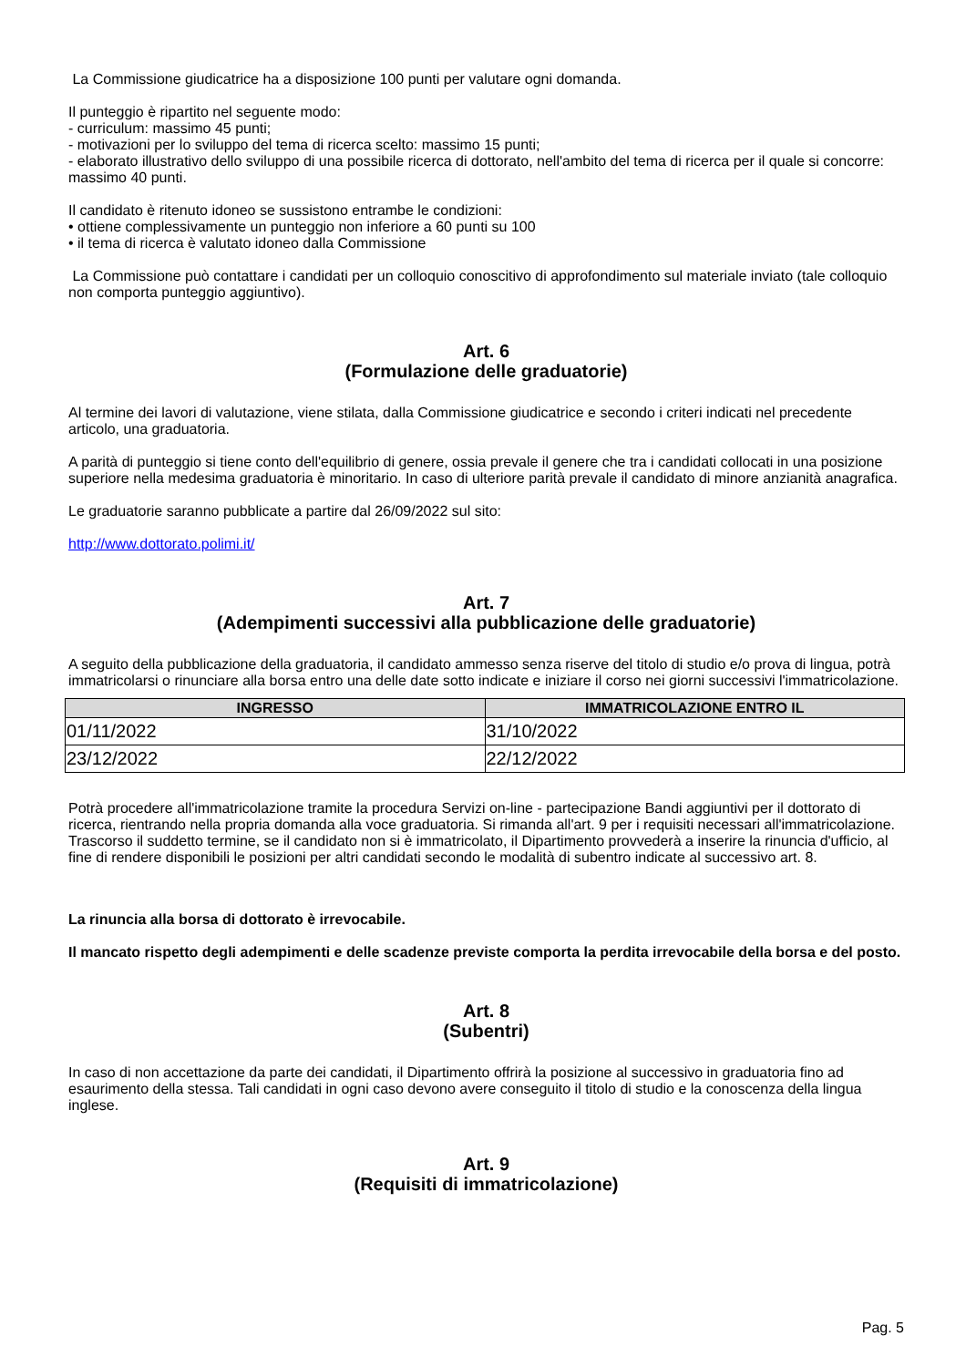La Commissione giudicatrice ha a disposizione 100 punti per valutare ogni domanda.
Il punteggio è ripartito nel seguente modo:
- curriculum: massimo 45 punti;
- motivazioni per lo sviluppo del tema di ricerca scelto: massimo 15 punti;
- elaborato illustrativo dello sviluppo di una possibile ricerca di dottorato, nell'ambito del tema di ricerca per il quale si concorre: massimo 40 punti.
Il candidato è ritenuto idoneo se sussistono entrambe le condizioni:
• ottiene complessivamente un punteggio non inferiore a 60 punti su 100
• il tema di ricerca è valutato idoneo dalla Commissione
La Commissione può contattare i candidati per un colloquio conoscitivo di approfondimento sul materiale inviato (tale colloquio non comporta punteggio aggiuntivo).
Art. 6
(Formulazione delle graduatorie)
Al termine dei lavori di valutazione, viene stilata, dalla Commissione giudicatrice e secondo i criteri indicati nel precedente articolo, una graduatoria.
A parità di punteggio si tiene conto dell'equilibrio di genere, ossia prevale il genere che tra i candidati collocati in una posizione superiore nella medesima graduatoria è minoritario. In caso di ulteriore parità prevale il candidato di minore anzianità anagrafica.
Le graduatorie saranno pubblicate a partire dal 26/09/2022 sul sito:
http://www.dottorato.polimi.it/
Art. 7
(Adempimenti successivi alla pubblicazione delle graduatorie)
A seguito della pubblicazione della graduatoria, il candidato ammesso senza riserve del titolo di studio e/o prova di lingua, potrà immatricolarsi o rinunciare alla borsa entro una delle date sotto indicate e iniziare il corso nei giorni successivi l'immatricolazione.
| INGRESSO | IMMATRICOLAZIONE ENTRO IL |
| --- | --- |
| 01/11/2022 | 31/10/2022 |
| 23/12/2022 | 22/12/2022 |
Potrà procedere all'immatricolazione tramite la procedura Servizi on-line - partecipazione Bandi aggiuntivi per il dottorato di ricerca, rientrando nella propria domanda alla voce graduatoria. Si rimanda all'art. 9 per i requisiti necessari all'immatricolazione. Trascorso il suddetto termine, se il candidato non si è immatricolato, il Dipartimento provvederà a inserire la rinuncia d'ufficio, al fine di rendere disponibili le posizioni per altri candidati secondo le modalità di subentro indicate al successivo art. 8.
La rinuncia alla borsa di dottorato è irrevocabile.
Il mancato rispetto degli adempimenti e delle scadenze previste comporta la perdita irrevocabile della borsa e del posto.
Art. 8
(Subentri)
In caso di non accettazione da parte dei candidati, il Dipartimento offrirà la posizione al successivo in graduatoria fino ad esaurimento della stessa. Tali candidati in ogni caso devono avere conseguito il titolo di studio e la conoscenza della lingua inglese.
Art. 9
(Requisiti di immatricolazione)
Pag. 5